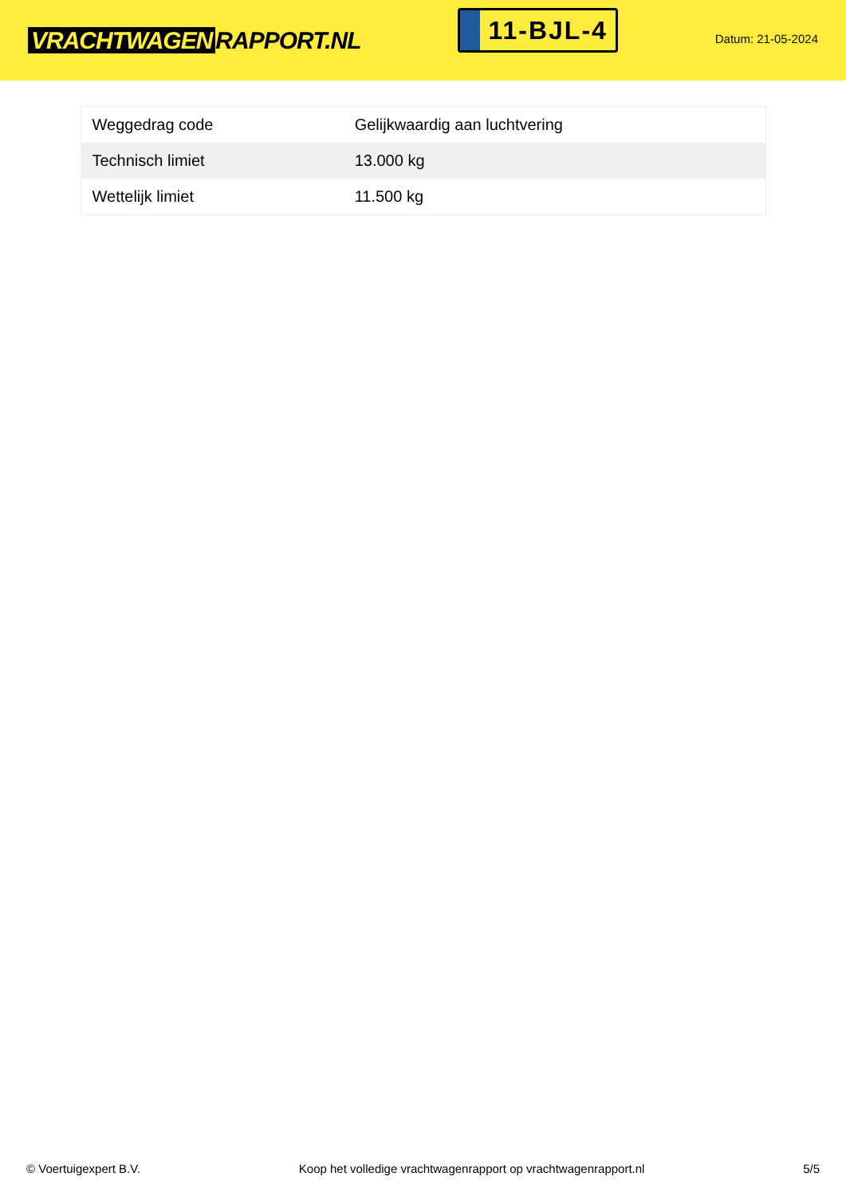VRACHTWAGEN RAPPORT.NL
11-BJL-4
Datum: 21-05-2024
| Weggedrag code | Gelijkwaardig aan luchtvering |
| Technisch limiet | 13.000 kg |
| Wettelijk limiet | 11.500 kg |
© Voertuigexpert B.V. Koop het volledige vrachtwagenrapport op vrachtwagenrapport.nl 5/5